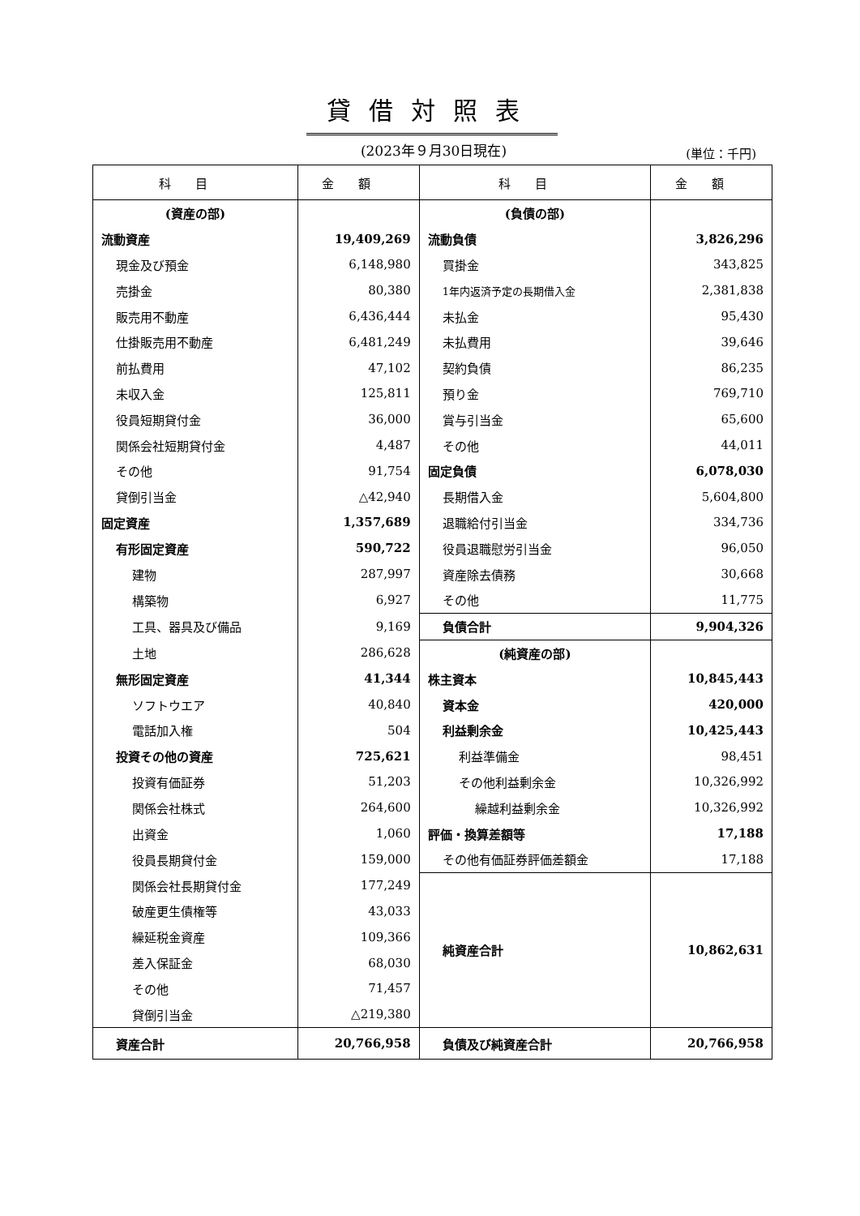貸借対照表
(2023年９月30日現在) (単位：千円)
| 科目 | 金額 | 科目 | 金額 |
| --- | --- | --- | --- |
| (資産の部) | | (負債の部) | |
| 流動資産 | 19,409,269 | 流動負債 | 3,826,296 |
| 現金及び預金 | 6,148,980 | 買掛金 | 343,825 |
| 売掛金 | 80,380 | 1年内返済予定の長期借入金 | 2,381,838 |
| 販売用不動産 | 6,436,444 | 未払金 | 95,430 |
| 仕掛販売用不動産 | 6,481,249 | 未払費用 | 39,646 |
| 前払費用 | 47,102 | 契約負債 | 86,235 |
| 未収入金 | 125,811 | 預り金 | 769,710 |
| 役員短期貸付金 | 36,000 | 賞与引当金 | 65,600 |
| 関係会社短期貸付金 | 4,487 | その他 | 44,011 |
| その他 | 91,754 | 固定負債 | 6,078,030 |
| 貸倒引当金 | △42,940 | 長期借入金 | 5,604,800 |
| 固定資産 | 1,357,689 | 退職給付引当金 | 334,736 |
| 有形固定資産 | 590,722 | 役員退職慰労引当金 | 96,050 |
| 建物 | 287,997 | 資産除去債務 | 30,668 |
| 構築物 | 6,927 | その他 | 11,775 |
| 工具、器具及び備品 | 9,169 | 負債合計 | 9,904,326 |
| 土地 | 286,628 | (純資産の部) | |
| 無形固定資産 | 41,344 | 株主資本 | 10,845,443 |
| ソフトウエア | 40,840 | 資本金 | 420,000 |
| 電話加入権 | 504 | 利益剰余金 | 10,425,443 |
| 投資その他の資産 | 725,621 | 利益準備金 | 98,451 |
| 投資有価証券 | 51,203 | その他利益剰余金 | 10,326,992 |
| 関係会社株式 | 264,600 | 繰越利益剰余金 | 10,326,992 |
| 出資金 | 1,060 | 評価・換算差額等 | 17,188 |
| 役員長期貸付金 | 159,000 | その他有価証券評価差額金 | 17,188 |
| 関係会社長期貸付金 | 177,249 | 純資産合計 | 10,862,631 |
| 破産更生債権等 | 43,033 | | |
| 繰延税金資産 | 109,366 | | |
| 差入保証金 | 68,030 | | |
| その他 | 71,457 | | |
| 貸倒引当金 | △219,380 | | |
| 資産合計 | 20,766,958 | 負債及び純資産合計 | 20,766,958 |